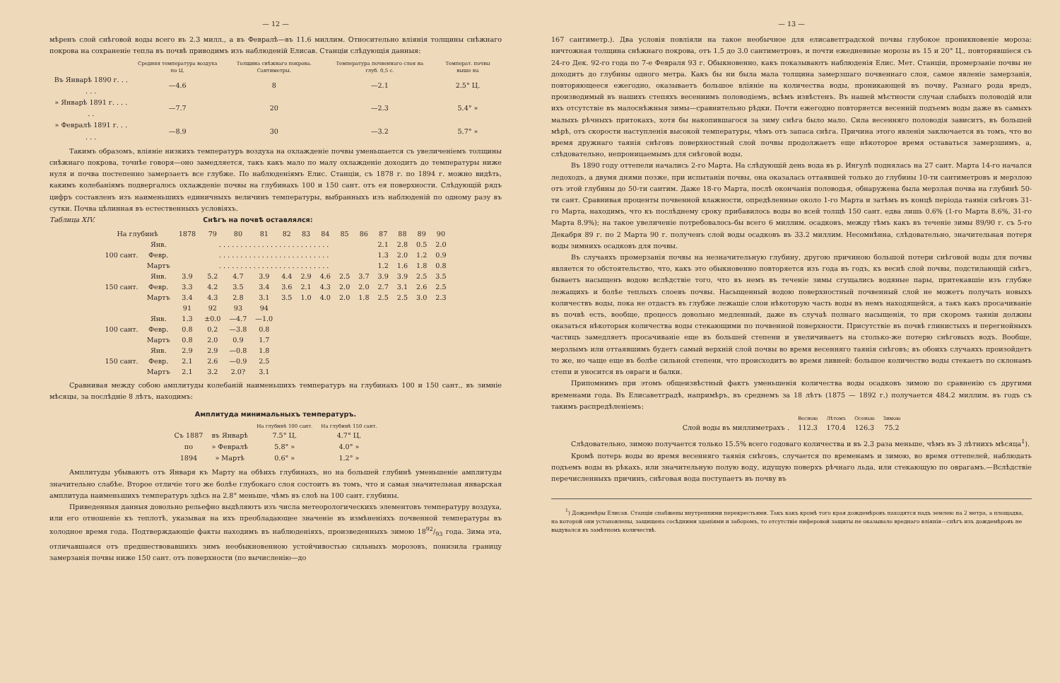— 12 —
мѣренъ слой снѣговой воды всего въ 2.3 милл., а въ Февралѣ—въ 11.6 миллим. Относительно вліянія толщины снѣжнаго покрова на сохраненіе тепла въ почвѣ приводимъ изъ наблюденій Елисав. Станціи слѣдующія данныя:
| | Средняя температура воздуха по Ц. | Толщина снѣжнаго покрова. Сантиметры. | Температура почвеннаго слоя на глуб. 0,5 с. | Температ. почвы выше на |
| --- | --- | --- | --- | --- |
| Въ Январѣ 1890 г. . . . . . | —4.6 | 8 | —2.1 | 2.5° Ц. |
| » Январѣ 1891 г. . . . . . | —7.7 | 20 | —2.3 | 5.4° » |
| » Февралѣ 1891 г. . . . . . | —8.9 | 30 | —3.2 | 5.7° » |
Такимъ образомъ, вліяніе низкихъ температуръ воздуха на охлажденіе почвы уменьшается съ увеличеніемъ толщины снѣжнаго покрова, точнѣе говоря—оно замедляется, такъ какъ мало по малу охлажденіе доходитъ до температуры ниже нуля и почва постепенно замерзаетъ все глубже. По наблюденіямъ Елис. Станціи, съ 1878 г. по 1894 г. можно видѣть, какимъ колебаніямъ подвергалось охлажденіе почвы на глубинахъ 100 и 150 сант. отъ ея поверхности. Слѣдующій рядъ цифръ составленъ изъ наименьшихъ единичныхъ величинъ температуры, выбранныхъ изъ наблюденій по одному разу въ сутки. Почва цѣлинная въ естественныхъ условіяхъ.
Таблица XIV. Снѣгъ на почвѣ оставлялся:
| На глубинѣ | | 1878 | 79 | 80 | 81 | 82 | 83 | 84 | 85 | 86 | 87 | 88 | 89 | 90 |
| | Янв. | . . . . . . . . . . . . . . . . . . . . . . . . . . | | | | | | | | | 2.1 | 2.8 | 0.5 | 2.0 |
| 100 сант. | Февр. | . . . . . . . . . . . . . . . . . . . . . . . . . . | | | | | | | | | 1.3 | 2.0 | 1.2 | 0.9 |
| | Мартъ | . . . . . . . . . . . . . . . . . . . . . . . . . . | | | | | | | | | 1.2 | 1.6 | 1.8 | 0.8 |
| | Янв. | 3.9 | 5.2 | 4.7 | 3.9 | 4.4 | 2.9 | 4.6 | 2.5 | 3.7 | 3.9 | 3.9 | 2.5 | 3.5 |
| 150 сант. | Февр. | 3.3 | 4.2 | 3.5 | 3.4 | 3.6 | 2.1 | 4.3 | 2.0 | 2.0 | 2.7 | 3.1 | 2.6 | 2.5 |
| | Мартъ | 3.4 | 4.3 | 2.8 | 3.1 | 3.5 | 1.0 | 4.0 | 2.0 | 1.8 | 2.5 | 2.5 | 3.0 | 2.3 |
| | | 91 | 92 | 93 | 94 | | | | | | | | | |
| | Янв. | 1.3 | ±0.0 | —4.7 | —1.0 | | | | | | | | | |
| 100 сант. | Февр. | 0.8 | 0.2 | —3.8 | 0.8 | | | | | | | | | |
| | Мартъ | 0.8 | 2.0 | 0.9 | 1.7 | | | | | | | | | |
| | Янв. | 2.9 | 2.9 | —0.8 | 1.8 | | | | | | | | | |
| 150 сант. | Февр. | 2.1 | 2.6 | —0.9 | 2.5 | | | | | | | | | |
| | Мартъ | 2.1 | 3.2 | 2.0? | 3.1 | | | | | | | | | |
Сравнивая между собою амплитуды колебаній наименьшихъ температуръ на глубинахъ 100 и 150 сант., въ зимніе мѣсяцы, за послѣдніе 8 лѣтъ, находимъ:
Амплитуда минимальныхъ температуръ.
| | | На глубинѣ 100 сант. | На глубинѣ 150 сант. |
| --- | --- | --- | --- |
| Съ 1887 | въ Январѣ | 7.5° Ц. | 4.7° Ц. |
| по | » Февралѣ | 5.8° » | 4.0° » |
| 1894 | » Мартѣ | 0.6° » | 1.2° » |
Амплитуды убываютъ отъ Января къ Марту на обѣихъ глубинахъ, но на большей глубинѣ уменьшеніе амплитуды значительно слабѣе. Второе отличіе того же болѣе глубокаго слоя состоитъ въ томъ, что и самая значительная январская амплитуда наименьшихъ температуръ здѣсь на 2.8° меньше, чѣмъ въ слоѣ на 100 сант. глубины.
Приведенныя данныя довольно рельефно выдѣляютъ изъ числа метеорологическихъ элементовъ температуру воздуха, или его отношеніе къ теплотѣ, указывая на ихъ преобладающее значеніе въ измѣненіяхъ почвенной температуры въ холодное время года. Подтверждающіе факты находимъ въ наблюденіяхъ, произведенныхъ зимою 1892/93 года. Зима эта, отличавшаяся отъ предшествовавшихъ зимъ необыкновенною устойчивостью сильныхъ морозовъ, понизила границу замерзанія почвы ниже 150 сант. отъ поверхности (по вычисленію—до
— 13 —
167 сантиметр.). Два условія повліяли на такое необычное для елисаветградской почвы глубокое проникновеніе мороза: ничтожная толщина снѣжнаго покрова, отъ 1.5 до 3.0 сантиметровъ, и почти ежедневные морозы въ 15 и 20° Ц., повторявшіеся съ 24-го Дек. 92-го года по 7-е Февраля 93 г. Обыкновенно, какъ показываютъ наблюденія Елис. Мет. Станціи, промерзаніе почвы не доходитъ до глубины одного метра. Какъ бы ни была мала толщина замерзшаго почвеннаго слоя, самое явленіе замерзанія, повторяющееся ежегодно, оказываетъ большое вліяніе на количества воды, проникающей въ почву. Разнаго рода вредъ, производимый въ нашихъ степяхъ весеннимъ половодіемъ, всѣмъ извѣстенъ. Въ нашей мѣстности случаи слабыхъ половодій или ихъ отсутствіе въ малоснѣжныя зимы—сравнительно рѣдки. Почти ежегодно повторяется весенній подъемъ воды даже въ самыхъ малыхъ рѣчныхъ притокахъ, хотя бы накопившагося за зиму снѣга было мало. Сила весенняго половодія зависитъ, въ большей мѣрѣ, отъ скорости наступленія высокой температуры, чѣмъ отъ запаса снѣга. Причина этого явленія заключается въ томъ, что во время дружнаго таянія снѣговъ поверхностный слой почвы продолжаетъ еще нѣкоторое время оставаться замерзшимъ, а, слѣдовательно, непроницаемымъ для снѣговой воды.
Въ 1890 году оттепели начались 2-го Марта. На слѣдующій день вода въ р. Ингулѣ поднялась на 27 сант. Марта 14-го начался ледоходъ, а двумя днями позже, при испытаніи почвы, она оказалась оттаявшей только до глубины 10-ти сантиметровъ и мерзлою отъ этой глубины до 50-ти сантим. Даже 18-го Марта, послѣ окончанія половодья, обнаружена была мерзлая почва на глубинѣ 50-ти сант. Сравнивая проценты почвенной влажности, опредѣленные около 1-го Марта и затѣмъ въ концѣ періода таянія снѣговъ 31-го Марта, находимъ, что къ послѣднему сроку прибавилось воды во всей толщѣ 150 сант. едва лишь 0.6% (1-го Марта 8.6%, 31-го Марта 8.9%); на такое увеличеніе потребовалось-бы всего 6 миллим. осадковъ, между тѣмъ какъ въ теченіе зимы 89/90 г. съ 5-го Декабря 89 г. по 2 Марта 90 г. полученъ слой воды осадковъ въ 33.2 миллим. Несомнѣнна, слѣдовательно, значительная потеря воды зимнихъ осадковъ для почвы.
Въ случаяхъ промерзанія почвы на незначительную глубину, другою причиною большой потери снѣговой воды для почвы является то обстоятельство, что, какъ это обыкновенно повторяется изъ года въ годъ, къ веснѣ слой почвы, подстилающій снѣгъ, бываетъ насыщенъ водою вслѣдствіе того, что въ немъ въ теченіе зимы сгущались водяные пары, притекавшіе изъ глубже лежащихъ и болѣе теплыхъ слоевъ почвы. Насыщенный водою поверхностный почвенный слой не можетъ получать новыхъ количествъ воды, пока не отдастъ въ глубже лежащіе слои нѣкоторую часть воды въ немъ находящейся, а такъ какъ просачиваніе въ почвѣ есть, вообще, процессъ довольно медленный, даже въ случаѣ полнаго насыщенія, то при скоромъ таяніи должны оказаться нѣкоторыя количества воды стекающими по почвенной поверхности. Присутствіе въ почвѣ глинистыхъ и перегнойныхъ частицъ замедляетъ просачиваніе еще въ большей степени и увеличиваетъ на столько-же потерю снѣговыхъ водъ. Вообще, мерзлымъ или оттаявшимъ будетъ самый верхній слой почвы во время весенняго таянія снѣговъ; въ обоихъ случаяхъ произойдетъ то же, но чаще еще въ болѣе сильной степени, что происходитъ во время ливней: большое количество воды стекаетъ по склонамъ степи и уносится въ овраги и балки.
Припомнимъ при этомъ общеизвѣстный фактъ уменьшенія количества воды осадковъ зимою по сравненію съ другими временами года. Въ Елисаветградѣ, напримѣръ, въ среднемъ за 18 лѣтъ (1875 — 1892 г.) получается 484.2 миллим. въ годъ съ такимъ распредѣленіемъ:
| | Весною | Лѣтомъ | Осенью | Зимою |
| --- | --- | --- | --- | --- |
| Слой воды въ миллиметрахъ . | 112.3 | 170.4 | 126.3 | 75.2 |
Слѣдовательно, зимою получается только 15.5% всего годоваго количества и въ 2.3 раза меньше, чѣмъ въ 3 лѣтнихъ мѣсяца<sup>1</sup>).
Кромѣ потерь воды во время весенняго таянія снѣговъ, случается по временамъ и зимою, во время оттепелей, наблюдать подъемъ воды въ рѣкахъ, или значительную полую воду, идущую поверхъ рѣчнаго льда, или стекающую по оврагамъ.—Вслѣдствіе перечисленныхъ причинъ, снѣговая вода поступаетъ въ почву въ
<sup>1</sup>) Дождемѣры Елисав. Станціи снабжены внутренними перекрестьями. Такъ какъ кромѣ того края дождемѣровъ находятся надъ землею на 2 метра, а площадка, на которой они установлены, защищена сосѣдними зданіями и заборомъ, то отсутствіе ниферовой защиты не оказывало вреднаго вліянія—снѣгъ изъ дождемѣровъ не выдувался въ замѣтномъ количествѣ.